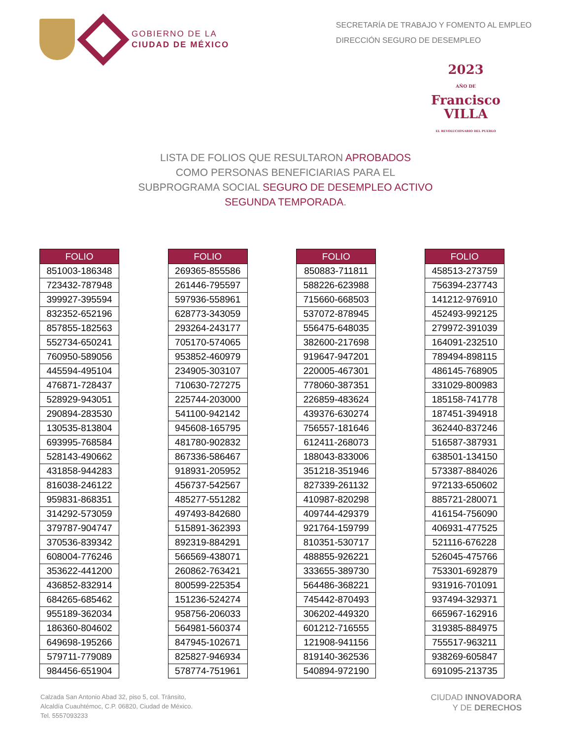GOBIERNO DE LA
CIUDAD DE MÉXICO
SECRETARÍA DE TRABAJO Y FOMENTO AL EMPLEO
DIRECCIÓN SEGURO DE DESEMPLEO
2023
AÑO DE
Francisco
VILLA
EL REVOLUCIONARIO DEL PUEBLO
LISTA DE FOLIOS QUE RESULTARON APROBADOS
COMO PERSONAS BENEFICIARIAS PARA EL
SUBPROGRAMA SOCIAL SEGURO DE DESEMPLEO ACTIVO
SEGUNDA TEMPORADA.
| FOLIO |
| --- |
| 851003-186348 |
| 723432-787948 |
| 399927-395594 |
| 832352-652196 |
| 857855-182563 |
| 552734-650241 |
| 760950-589056 |
| 445594-495104 |
| 476871-728437 |
| 528929-943051 |
| 290894-283530 |
| 130535-813804 |
| 693995-768584 |
| 528143-490662 |
| 431858-944283 |
| 816038-246122 |
| 959831-868351 |
| 314292-573059 |
| 379787-904747 |
| 370536-839342 |
| 608004-776246 |
| 353622-441200 |
| 436852-832914 |
| 684265-685462 |
| 955189-362034 |
| 186360-804602 |
| 649698-195266 |
| 579711-779089 |
| 984456-651904 |
| FOLIO |
| --- |
| 269365-855586 |
| 261446-795597 |
| 597936-558961 |
| 628773-343059 |
| 293264-243177 |
| 705170-574065 |
| 953852-460979 |
| 234905-303107 |
| 710630-727275 |
| 225744-203000 |
| 541100-942142 |
| 945608-165795 |
| 481780-902832 |
| 867336-586467 |
| 918931-205952 |
| 456737-542567 |
| 485277-551282 |
| 497493-842680 |
| 515891-362393 |
| 892319-884291 |
| 566569-438071 |
| 260862-763421 |
| 800599-225354 |
| 151236-524274 |
| 958756-206033 |
| 564981-560374 |
| 847945-102671 |
| 825827-946934 |
| 578774-751961 |
| FOLIO |
| --- |
| 850883-711811 |
| 588226-623988 |
| 715660-668503 |
| 537072-878945 |
| 556475-648035 |
| 382600-217698 |
| 919647-947201 |
| 220005-467301 |
| 778060-387351 |
| 226859-483624 |
| 439376-630274 |
| 756557-181646 |
| 612411-268073 |
| 188043-833006 |
| 351218-351946 |
| 827339-261132 |
| 410987-820298 |
| 409744-429379 |
| 921764-159799 |
| 810351-530717 |
| 488855-926221 |
| 333655-389730 |
| 564486-368221 |
| 745442-870493 |
| 306202-449320 |
| 601212-716555 |
| 121908-941156 |
| 819140-362536 |
| 540894-972190 |
| FOLIO |
| --- |
| 458513-273759 |
| 756394-237743 |
| 141212-976910 |
| 452493-992125 |
| 279972-391039 |
| 164091-232510 |
| 789494-898115 |
| 486145-768905 |
| 331029-800983 |
| 185158-741778 |
| 187451-394918 |
| 362440-837246 |
| 516587-387931 |
| 638501-134150 |
| 573387-884026 |
| 972133-650602 |
| 885721-280071 |
| 416154-756090 |
| 406931-477525 |
| 521116-676228 |
| 526045-475766 |
| 753301-692879 |
| 931916-701091 |
| 937494-329371 |
| 665967-162916 |
| 319385-884975 |
| 755517-963211 |
| 938269-605847 |
| 691095-213735 |
Calzada San Antonio Abad 32, piso 5, col. Tránsito,
Alcaldía Cuauhtémoc, C.P. 06820, Ciudad de México.
Tel. 5557093233
CIUDAD INNOVADORA
Y DE DERECHOS